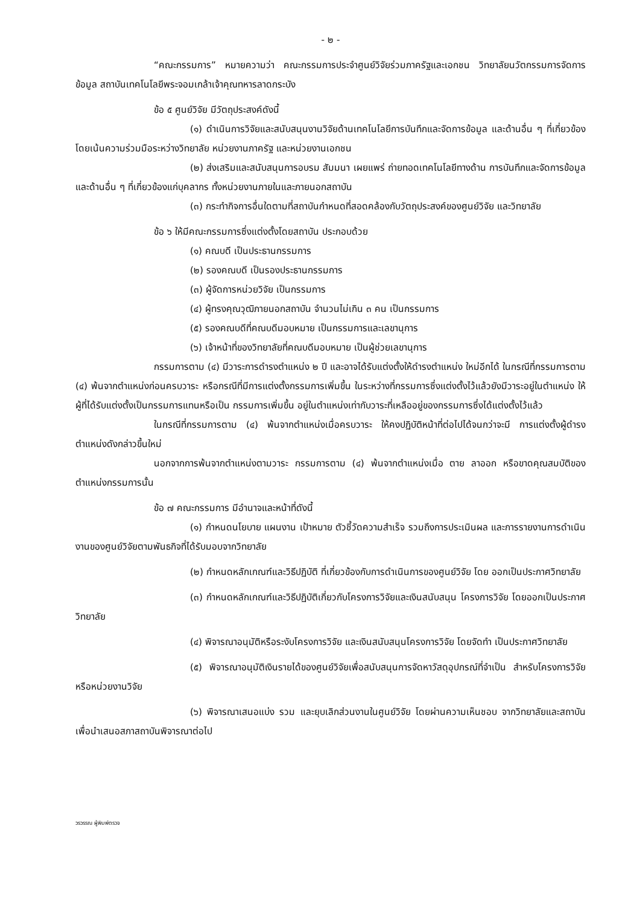- ๒ -
“คณะกรรมการ” หมายความว่า คณะกรรมการประจำศูนย์วิจัยร่วมภาครัฐและเอกชน วิทยาลัยนวัตกรรมการจัดการข้อมูล สถาบันเทคโนโลยีพระจอมเกล้าเจ้าคุณทหารลาดกระบัง
ข้อ ๕ ศูนย์วิจัย มีวัตถุประสงค์ดังนี้
(๑) ดำเนินการวิจัยและสนับสนุนงานวิจัยด้านเทคโนโลยีการบันทึกและจัดการข้อมูล และด้านอื่น ๆ ที่เกี่ยวข้อง โดยเน้นความร่วมมือระหว่างวิทยาลัย หน่วยงานภาครัฐ และหน่วยงานเอกชน
(๒) ส่งเสริมและสนับสนุนการอบรม สัมมนา เผยแพร่ ถ่ายทอดเทคโนโลยีทางด้าน การบันทึกและจัดการข้อมูล และด้านอื่น ๆ ที่เกี่ยวข้องแก่บุคลากร ทั้งหน่วยงานภายในและภายนอกสถาบัน
(๓) กระทำกิจการอื่นใดตามที่สถาบันกำหนดที่สอดคล้องกับวัตถุประสงค์ของศูนย์วิจัย และวิทยาลัย
ข้อ ๖ ให้มีคณะกรรมการซึ่งแต่งตั้งโดยสถาบัน ประกอบด้วย
(๑) คณบดี เป็นประธานกรรมการ
(๒) รองคณบดี เป็นรองประธานกรรมการ
(๓) ผู้จัดการหน่วยวิจัย เป็นกรรมการ
(๔) ผู้ทรงคุณวุฒิภายนอกสถาบัน จำนวนไม่เกิน ๓ คน เป็นกรรมการ
(๕) รองคณบดีที่คณบดีมอบหมาย เป็นกรรมการและเลขานุการ
(๖) เจ้าหน้าที่ของวิทยาลัยที่คณบดีมอบหมาย เป็นผู้ช่วยเลขานุการ
กรรมการตาม (๔) มีวาระการดำรงตำแหน่ง ๒ ปี และอาจได้รับแต่งตั้งให้ดำรงตำแหน่ง ใหม่อีกได้ ในกรณีที่กรรมการตาม (๔) พ้นจากตำแหน่งก่อนครบวาระ หรือกรณีที่มีการแต่งตั้งกรรมการเพิ่มขึ้น ในระหว่างที่กรรมการซึ่งแต่งตั้งไว้แล้วยังมีวาระอยู่ในตำแหน่ง ให้ผู้ที่ได้รับแต่งตั้งเป็นกรรมการแทนหรือเป็น กรรมการเพิ่มขึ้น อยู่ในตำแหน่งเท่ากับวาระที่เหลืออยู่ของกรรมการซึ่งได้แต่งตั้งไว้แล้ว
ในกรณีที่กรรมการตาม (๔) พ้นจากตำแหน่งเมื่อครบวาระ ให้คงปฏิบัติหน้าที่ต่อไปได้จนกว่าจะมี การแต่งตั้งผู้ดำรงตำแหน่งดังกล่าวขึ้นใหม่
นอกจากการพ้นจากตำแหน่งตามวาระ กรรมการตาม (๔) พ้นจากตำแหน่งเมื่อ ตาย ลาออก หรือขาดคุณสมบัติของตำแหน่งกรรมการนั้น
ข้อ ๗ คณะกรรมการ มีอำนาจและหน้าที่ดังนี้
(๑) กำหนดนโยบาย แผนงาน เป้าหมาย ตัวชี้วัดความสำเร็จ รวมถึงการประเมินผล และการรายงานการดำเนินงานของศูนย์วิจัยตามพันธกิจที่ได้รับมอบจากวิทยาลัย
(๒) กำหนดหลักเกณฑ์และวิธีปฏิบัติ ที่เกี่ยวข้องกับการดำเนินการของศูนย์วิจัย โดย ออกเป็นประกาศวิทยาลัย
(๓) กำหนดหลักเกณฑ์และวิธีปฏิบัติเกี่ยวกับโครงการวิจัยและเงินสนับสนุน โครงการวิจัย โดยออกเป็นประกาศวิทยาลัย
(๔) พิจารณาอนุมัติหรือระงับโครงการวิจัย และเงินสนับสนุนโครงการวิจัย โดยจัดทำ เป็นประกาศวิทยาลัย
(๕) พิจารณาอนุมัติเงินรายได้ของศูนย์วิจัยเพื่อสนับสนุนการจัดหาวัสดุอุปกรณ์ที่จำเป็น สำหรับโครงการวิจัย หรือหน่วยงานวิจัย
(๖) พิจารณาเสนอแบ่ง รวม และยุบเลิกส่วนงานในศูนย์วิจัย โดยผ่านความเห็นชอบ จากวิทยาลัยและสถาบัน เพื่อนำเสนอสภาสถาบันพิจารณาต่อไป
วรวรรณ ผู้พิมพ์ตรวจ